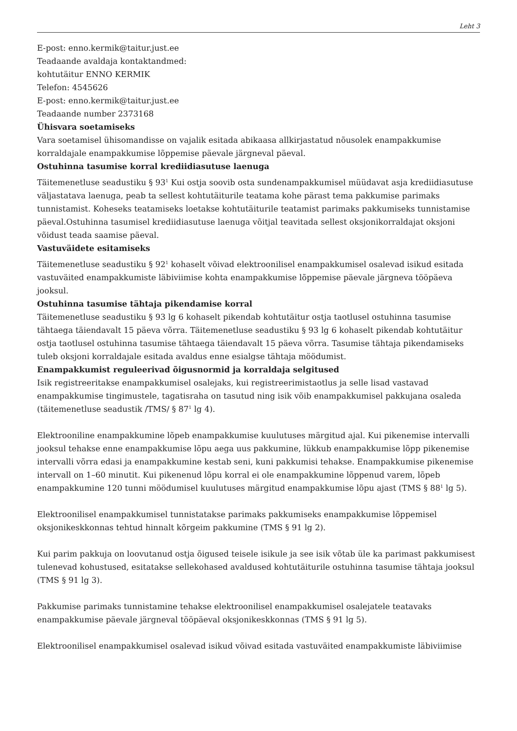Leht 3
E-post: enno.kermik@taitur.just.ee
Teadaande avaldaja kontaktandmed:
kohtutäitur ENNO KERMIK
Telefon: 4545626
E-post: enno.kermik@taitur.just.ee
Teadaande number 2373168
Ühisvara soetamiseks
Vara soetamisel ühisomandisse on vajalik esitada abikaasa allkirjastatud nõusolek enampakkumise korraldajale enampakkumise lõppemise päevale järgneval päeval.
Ostuhinna tasumise korral krediidiasutuse laenuga
Täitemenetluse seadustiku § 93<sup>1</sup> Kui ostja soovib osta sundenampakkumisel müüdavat asja krediidiasutuse väljastatava laenuga, peab ta sellest kohtutäiturile teatama kohe pärast tema pakkumise parimaks tunnistamist. Koheseks teatamiseks loetakse kohtutäiturile teatamist parimaks pakkumiseks tunnistamise päeval.Ostuhinna tasumisel krediidiasutuse laenuga võitjal teavitada sellest oksjonikorraldajat oksjoni võidust teada saamise päeval.
Vastuväidete esitamiseks
Täitemenetluse seadustiku § 92<sup>1</sup> kohaselt võivad elektroonilisel enampakkumisel osalevad isikud esitada vastuväited enampakkumiste läbiviimise kohta enampakkumise lõppemise päevale järgneva tööpäeva jooksul.
Ostuhinna tasumise tähtaja pikendamise korral
Täitemenetluse seadustiku § 93 lg 6 kohaselt pikendab kohtutäitur ostja taotlusel ostuhinna tasumise tähtaega täiendavalt 15 päeva võrra. Täitemenetluse seadustiku § 93 lg 6 kohaselt pikendab kohtutäitur ostja taotlusel ostuhinna tasumise tähtaega täiendavalt 15 päeva võrra. Tasumise tähtaja pikendamiseks tuleb oksjoni korraldajale esitada avaldus enne esialgse tähtaja möödumist.
Enampakkumist reguleerivad õigusnormid ja korraldaja selgitused
Isik registreeritakse enampakkumisel osalejaks, kui registreerimistaotlus ja selle lisad vastavad enampakkumise tingimustele, tagatisraha on tasutud ning isik võib enampakkumisel pakkujana osaleda (täitemenetluse seadustik /TMS/ § 87<sup>1</sup> lg 4).
Elektrooniline enampakkumine lõpeb enampakkumise kuulutuses märgitud ajal. Kui pikenemise intervalli jooksul tehakse enne enampakkumise lõpu aega uus pakkumine, lükkub enampakkumise lõpp pikenemise intervalli võrra edasi ja enampakkumine kestab seni, kuni pakkumisi tehakse. Enampakkumise pikenemise intervall on 1–60 minutit. Kui pikenenud lõpu korral ei ole enampakkumine lõppenud varem, lõpeb enampakkumine 120 tunni möödumisel kuulutuses märgitud enampakkumise lõpu ajast (TMS § 88<sup>1</sup> lg 5).
Elektroonilisel enampakkumisel tunnistatakse parimaks pakkumiseks enampakkumise lõppemisel oksjonikeskkonnas tehtud hinnalt kõrgeim pakkumine (TMS § 91 lg 2).
Kui parim pakkuja on loovutanud ostja õigused teisele isikule ja see isik võtab üle ka parimast pakkumisest tulenevad kohustused, esitatakse sellekohased avaldused kohtutäiturile ostuhinna tasumise tähtaja jooksul (TMS § 91 lg 3).
Pakkumise parimaks tunnistamine tehakse elektroonilisel enampakkumisel osalejatele teatavaks enampakkumise päevale järgneval tööpäeval oksjonikeskkonnas (TMS § 91 lg 5).
Elektroonilisel enampakkumisel osalevad isikud võivad esitada vastuväited enampakkumiste läbiviimise